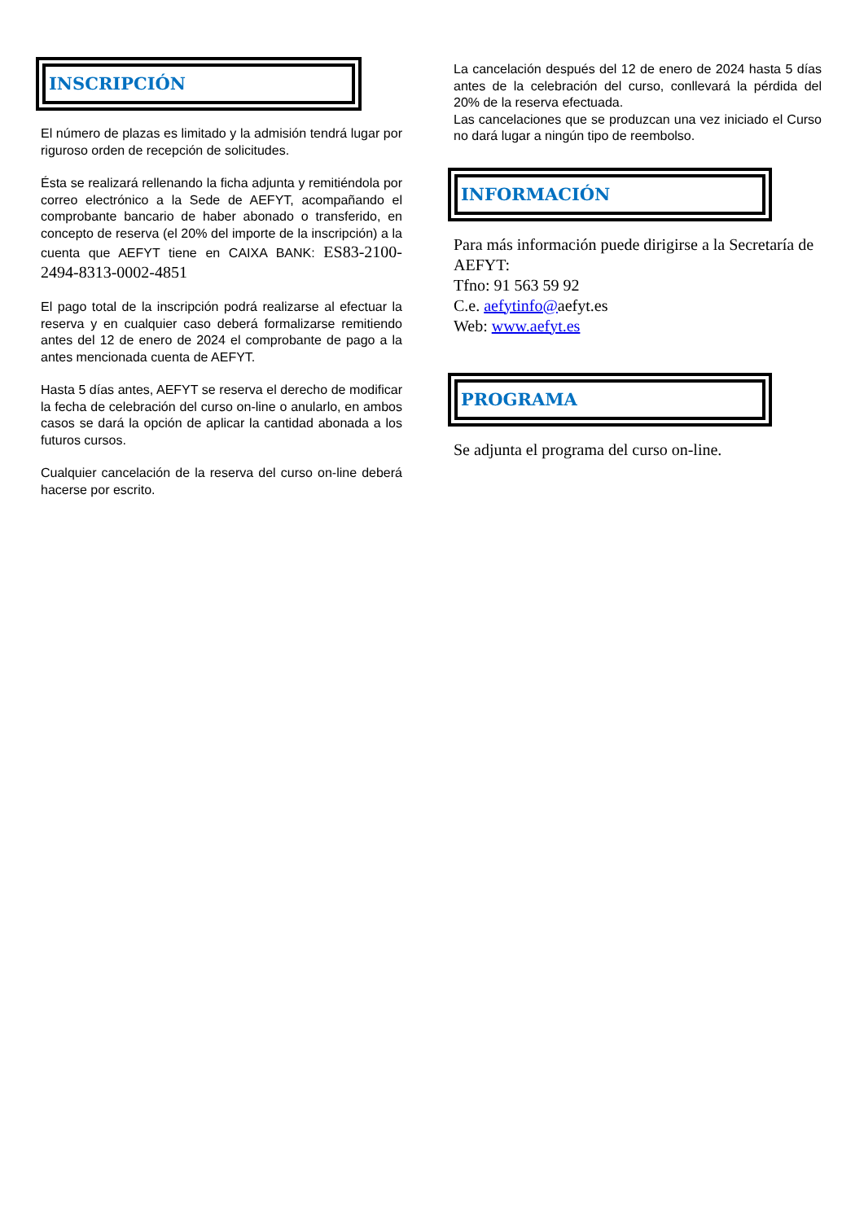INSCRIPCIÓN
El número de plazas es limitado y la admisión tendrá lugar por riguroso orden de recepción de solicitudes.
Ésta se realizará rellenando la ficha adjunta y remitiéndola por correo electrónico a la Sede de AEFYT, acompañando el comprobante bancario de haber abonado o transferido, en concepto de reserva (el 20% del importe de la inscripción) a la cuenta que AEFYT tiene en CAIXA BANK: ES83-2100-2494-8313-0002-4851
El pago total de la inscripción podrá realizarse al efectuar la reserva y en cualquier caso deberá formalizarse remitiendo antes del 12 de enero de 2024 el comprobante de pago a la antes mencionada cuenta de AEFYT.
Hasta 5 días antes, AEFYT se reserva el derecho de modificar la fecha de celebración del curso on-line o anularlo, en ambos casos se dará la opción de aplicar la cantidad abonada a los futuros cursos.
Cualquier cancelación de la reserva del curso on-line deberá hacerse por escrito.
La cancelación después del 12 de enero de 2024 hasta 5 días antes de la celebración del curso, conllevará la pérdida del 20% de la reserva efectuada.
Las cancelaciones que se produzcan una vez iniciado el Curso no dará lugar a ningún tipo de reembolso.
INFORMACIÓN
Para más información puede dirigirse a la Secretaría de AEFYT:
Tfno: 91 563 59 92
C.e. aefytinfo@aefyt.es
Web: www.aefyt.es
PROGRAMA
Se adjunta el programa del curso on-line.